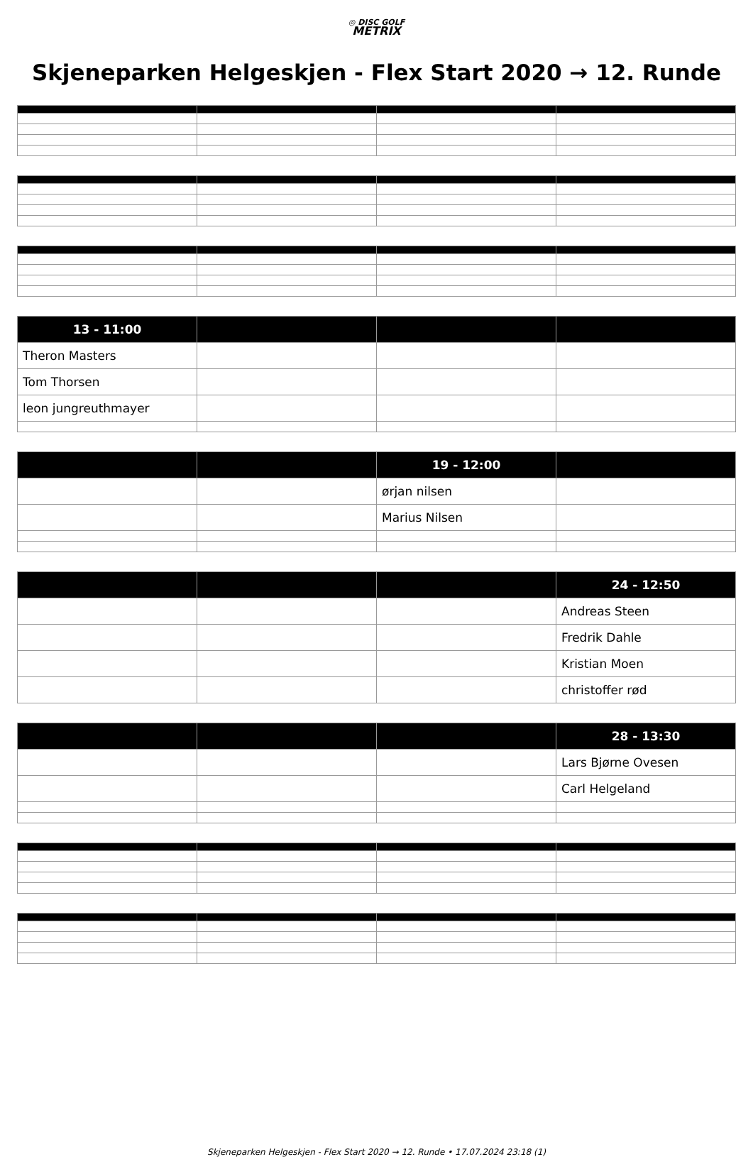◎ DISC GOLF
METRIX
Skjeneparken Helgeskjen - Flex Start 2020 → 12. Runde
| 13 - 11:00 | | | |
| --- | --- | --- | --- |
| Theron Masters | | | |
| Tom Thorsen | | | |
| leon jungreuthmayer | | | |
| | | 19 - 12:00 | |
| --- | --- | --- | --- |
| | | ørjan nilsen | |
| | | Marius Nilsen | |
| | | | 24 - 12:50 |
| --- | --- | --- | --- |
| | | | Andreas Steen |
| | | | Fredrik Dahle |
| | | | Kristian Moen |
| | | | christoffer rød |
| | | | 28 - 13:30 |
| --- | --- | --- | --- |
| | | | Lars Bjørne Ovesen |
| | | | Carl Helgeland |
Skjeneparken Helgeskjen - Flex Start 2020 → 12. Runde • 17.07.2024 23:18 (1)